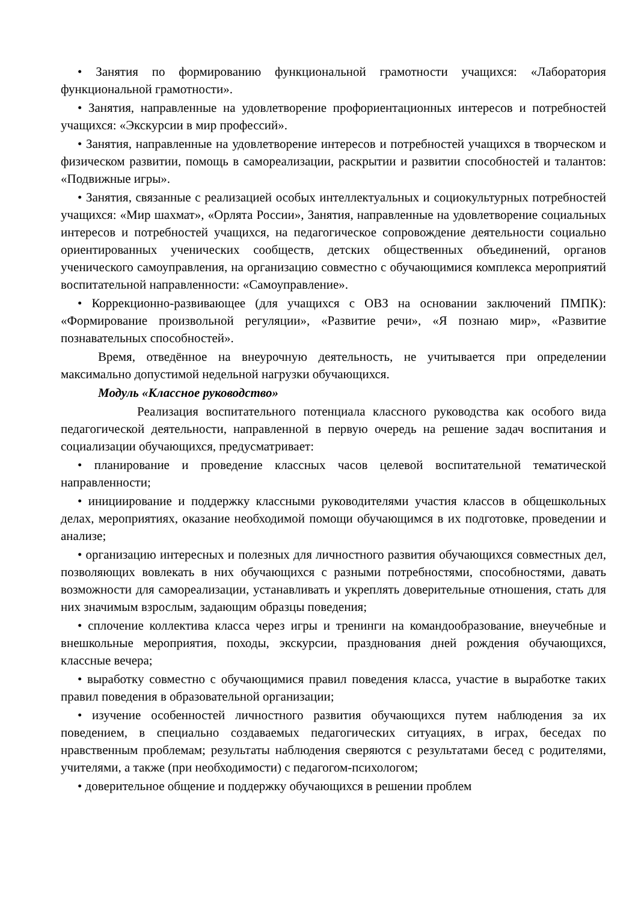• Занятия по формированию функциональной грамотности учащихся: «Лаборатория функциональной грамотности».
• Занятия, направленные на удовлетворение профориентационных интересов и потребностей учащихся: «Экскурсии в мир профессий».
• Занятия, направленные на удовлетворение интересов и потребностей учащихся в творческом и физическом развитии, помощь в самореализации, раскрытии и развитии способностей и талантов: «Подвижные игры».
• Занятия, связанные с реализацией особых интеллектуальных и социокультурных потребностей учащихся: «Мир шахмат», «Орлята России», Занятия, направленные на удовлетворение социальных интересов и потребностей учащихся, на педагогическое сопровождение деятельности социально ориентированных ученических сообществ, детских общественных объединений, органов ученического самоуправления, на организацию совместно с обучающимися комплекса мероприятий воспитательной направленности: «Самоуправление».
• Коррекционно-развивающее (для учащихся с ОВЗ на основании заключений ПМПК): «Формирование произвольной регуляции», «Развитие речи», «Я познаю мир», «Развитие познавательных способностей».
Время, отведённое на внеурочную деятельность, не учитывается при определении максимально допустимой недельной нагрузки обучающихся.
Модуль «Классное руководство»
Реализация воспитательного потенциала классного руководства как особого вида педагогической деятельности, направленной в первую очередь на решение задач воспитания и социализации обучающихся, предусматривает:
• планирование и проведение классных часов целевой воспитательной тематической направленности;
• инициирование и поддержку классными руководителями участия классов в общешкольных делах, мероприятиях, оказание необходимой помощи обучающимся в их подготовке, проведении и анализе;
• организацию интересных и полезных для личностного развития обучающихся совместных дел, позволяющих вовлекать в них обучающихся с разными потребностями, способностями, давать возможности для самореализации, устанавливать и укреплять доверительные отношения, стать для них значимым взрослым, задающим образцы поведения;
• сплочение коллектива класса через игры и тренинги на командообразование, внеучебные и внешкольные мероприятия, походы, экскурсии, празднования дней рождения обучающихся, классные вечера;
• выработку совместно с обучающимися правил поведения класса, участие в выработке таких правил поведения в образовательной организации;
• изучение особенностей личностного развития обучающихся путем наблюдения за их поведением, в специально создаваемых педагогических ситуациях, в играх, беседах по нравственным проблемам; результаты наблюдения сверяются с результатами бесед с родителями, учителями, а также (при необходимости) с педагогом-психологом;
• доверительное общение и поддержку обучающихся в решении проблем